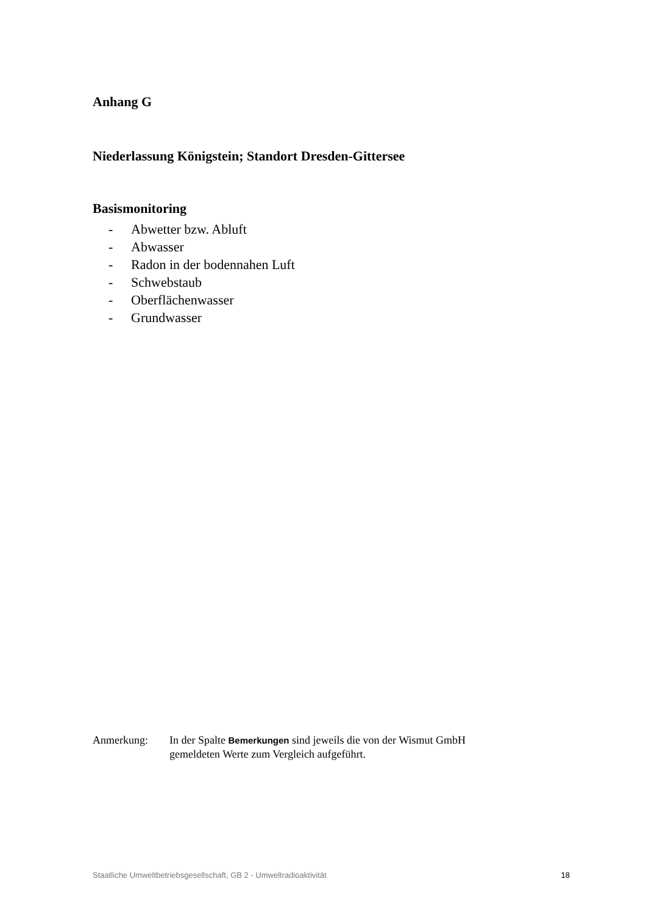Anhang G
Niederlassung Königstein; Standort Dresden-Gittersee
Basismonitoring
- Abwetter bzw. Abluft
- Abwasser
- Radon in der bodennahen Luft
- Schwebstaub
- Oberflächenwasser
- Grundwasser
Anmerkung: In der Spalte Bemerkungen sind jeweils die von der Wismut GmbH
gemeldeten Werte zum Vergleich aufgeführt.
Staatliche Umweltbetriebsgesellschaft, GB 2 - Umweltradioaktivität 18